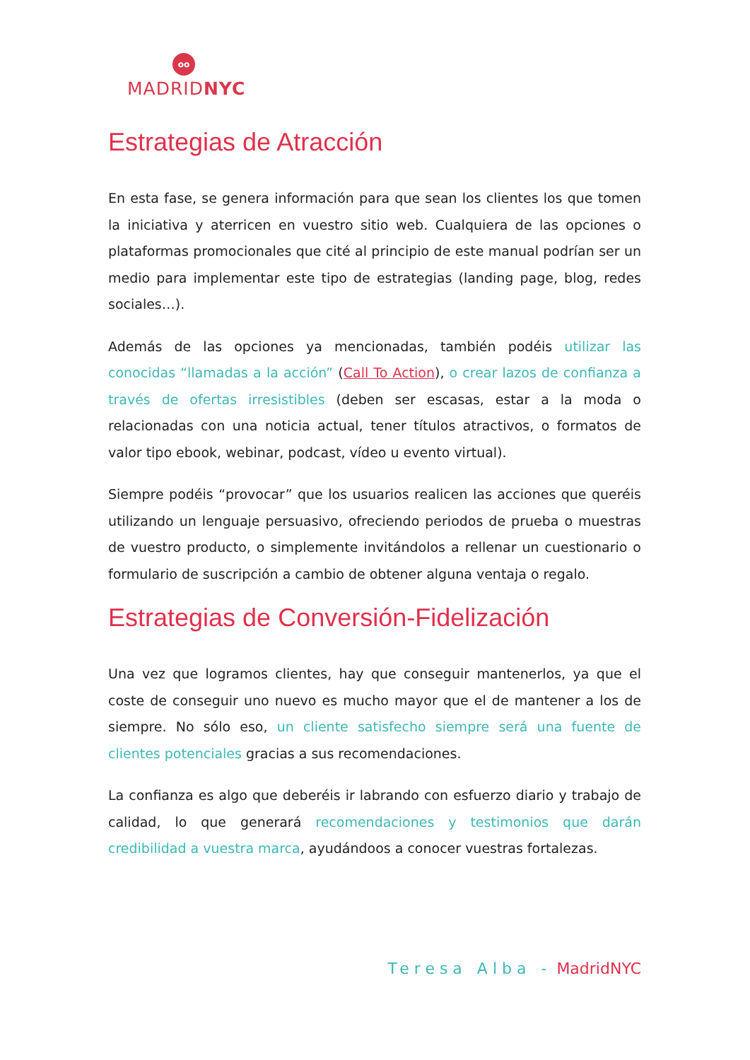oo
MADRIDNYC
Estrategias de Atracción
En esta fase, se genera información para que sean los clientes los que tomen la iniciativa y aterricen en vuestro sitio web. Cualquiera de las opciones o plataformas promocionales que cité al principio de este manual podrían ser un medio para implementar este tipo de estrategias (landing page, blog, redes sociales…).
Además de las opciones ya mencionadas, también podéis utilizar las conocidas “llamadas a la acción” (Call To Action), o crear lazos de confianza a través de ofertas irresistibles (deben ser escasas, estar a la moda o relacionadas con una noticia actual, tener títulos atractivos, o formatos de valor tipo ebook, webinar, podcast, vídeo u evento virtual).
Siempre podéis “provocar” que los usuarios realicen las acciones que queréis utilizando un lenguaje persuasivo, ofreciendo periodos de prueba o muestras de vuestro producto, o simplemente invitándolos a rellenar un cuestionario o formulario de suscripción a cambio de obtener alguna ventaja o regalo.
Estrategias de Conversión-Fidelización
Una vez que logramos clientes, hay que conseguir mantenerlos, ya que el coste de conseguir uno nuevo es mucho mayor que el de mantener a los de siempre. No sólo eso, un cliente satisfecho siempre será una fuente de clientes potenciales gracias a sus recomendaciones.
La confianza es algo que deberéis ir labrando con esfuerzo diario y trabajo de calidad, lo que generará recomendaciones y testimonios que darán credibilidad a vuestra marca, ayudándoos a conocer vuestras fortalezas.
Teresa Alba - MadridNYC